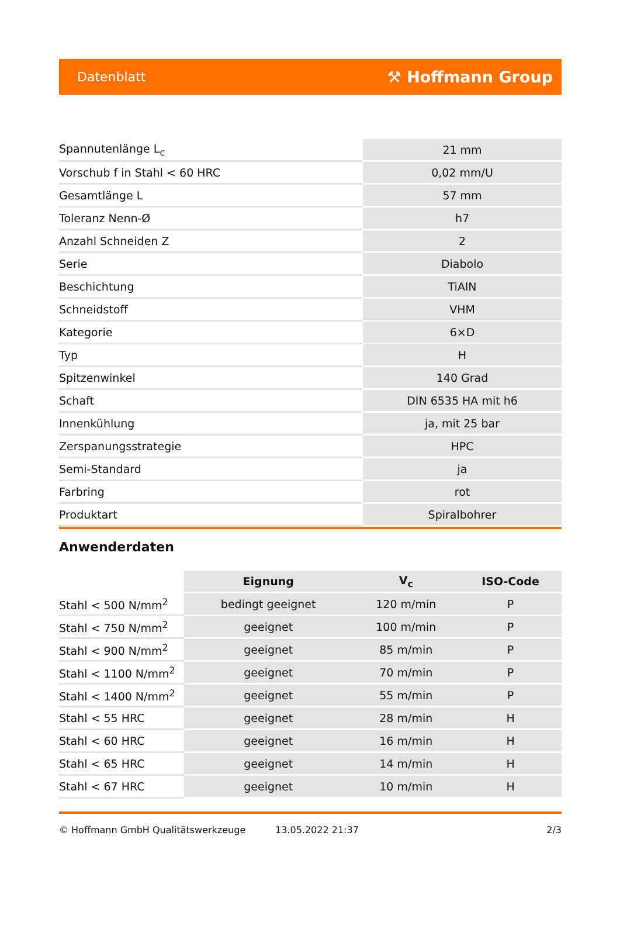Datenblatt ⚒ Hoffmann Group
| Spannutenlänge L<sub>c</sub> | 21 mm |
| Vorschub f in Stahl < 60 HRC | 0,02 mm/U |
| Gesamtlänge L | 57 mm |
| Toleranz Nenn-Ø | h7 |
| Anzahl Schneiden Z | 2 |
| Serie | Diabolo |
| Beschichtung | TiAlN |
| Schneidstoff | VHM |
| Kategorie | 6×D |
| Typ | H |
| Spitzenwinkel | 140 Grad |
| Schaft | DIN 6535 HA mit h6 |
| Innenkühlung | ja, mit 25 bar |
| Zerspanungsstrategie | HPC |
| Semi-Standard | ja |
| Farbring | rot |
| Produktart | Spiralbohrer |
Anwenderdaten
| | Eignung | V<sub>c</sub> | ISO-Code |
| --- | --- | --- | --- |
| Stahl < 500 N/mm<sup>2</sup> | bedingt geeignet | 120 m/min | P |
| Stahl < 750 N/mm<sup>2</sup> | geeignet | 100 m/min | P |
| Stahl < 900 N/mm<sup>2</sup> | geeignet | 85 m/min | P |
| Stahl < 1100 N/mm<sup>2</sup> | geeignet | 70 m/min | P |
| Stahl < 1400 N/mm<sup>2</sup> | geeignet | 55 m/min | P |
| Stahl < 55 HRC | geeignet | 28 m/min | H |
| Stahl < 60 HRC | geeignet | 16 m/min | H |
| Stahl < 65 HRC | geeignet | 14 m/min | H |
| Stahl < 67 HRC | geeignet | 10 m/min | H |
© Hoffmann GmbH Qualitätswerkzeuge 13.05.2022 21:37 2/3